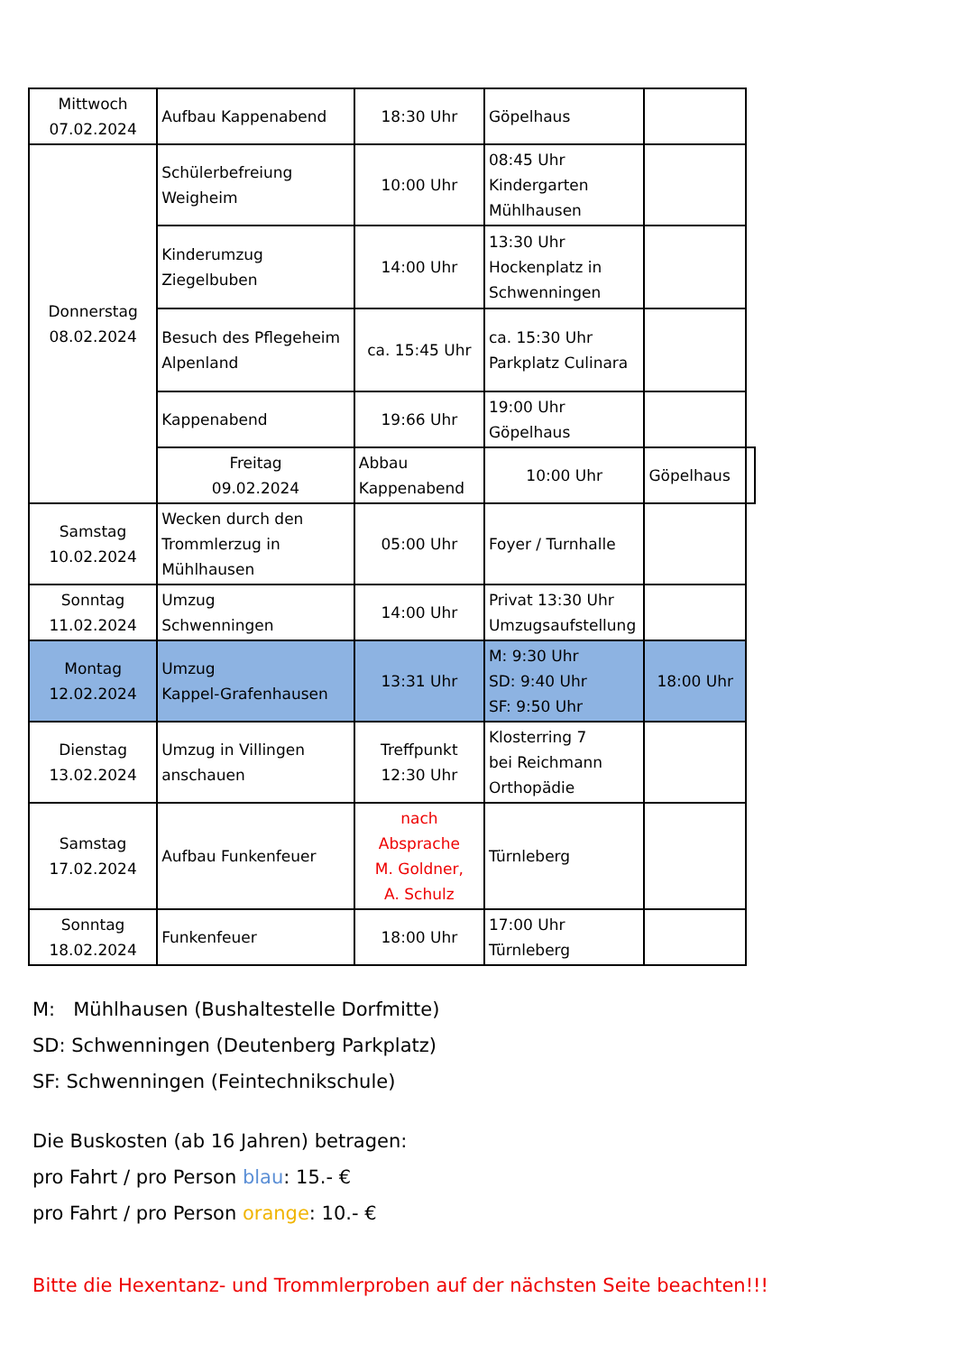| Mittwoch 07.02.2024 | Aufbau Kappenabend | 18:30 Uhr | Göpelhaus | | |
| Donnerstag 08.02.2024 | Schülerbefreiung Weigheim | 10:00 Uhr | 08:45 Uhr Kindergarten Mühlhausen | | |
| | Kinderumzug Ziegelbuben | 14:00 Uhr | 13:30 Uhr Hockenplatz in Schwenningen | | |
| | Besuch des Pflegeheim Alpenland | ca. 15:45 Uhr | ca. 15:30 Uhr Parkplatz Culinara | | |
| | Kappenabend | 19:66 Uhr | 19:00 Uhr Göpelhaus | | |
| | Freitag 09.02.2024 | Abbau Kappenabend | 10:00 Uhr | Göpelhaus | |
| Samstag 10.02.2024 | Wecken durch den Trommlerzug in Mühlhausen | 05:00 Uhr | Foyer / Turnhalle | | |
| Sonntag 11.02.2024 | Umzug Schwenningen | 14:00 Uhr | Privat 13:30 Uhr Umzugsaufstellung | | |
| Montag 12.02.2024 | Umzug Kappel-Grafenhausen | 13:31 Uhr | M: 9:30 Uhr SD: 9:40 Uhr SF: 9:50 Uhr | 18:00 Uhr | |
| Dienstag 13.02.2024 | Umzug in Villingen anschauen | Treffpunkt 12:30 Uhr | Klosterring 7 bei Reichmann Orthopädie | | |
| Samstag 17.02.2024 | Aufbau Funkenfeuer | nach Absprache M. Goldner, A. Schulz | Türnleberg | | |
| Sonntag 18.02.2024 | Funkenfeuer | 18:00 Uhr | 17:00 Uhr Türnleberg | | |
M: Mühlhausen (Bushaltestelle Dorfmitte)
SD: Schwenningen (Deutenberg Parkplatz)
SF: Schwenningen (Feintechnikschule)
Die Buskosten (ab 16 Jahren) betragen:
pro Fahrt / pro Person blau: 15.- €
pro Fahrt / pro Person orange: 10.- €
Bitte die Hexentanz- und Trommlerproben auf der nächsten Seite beachten!!!